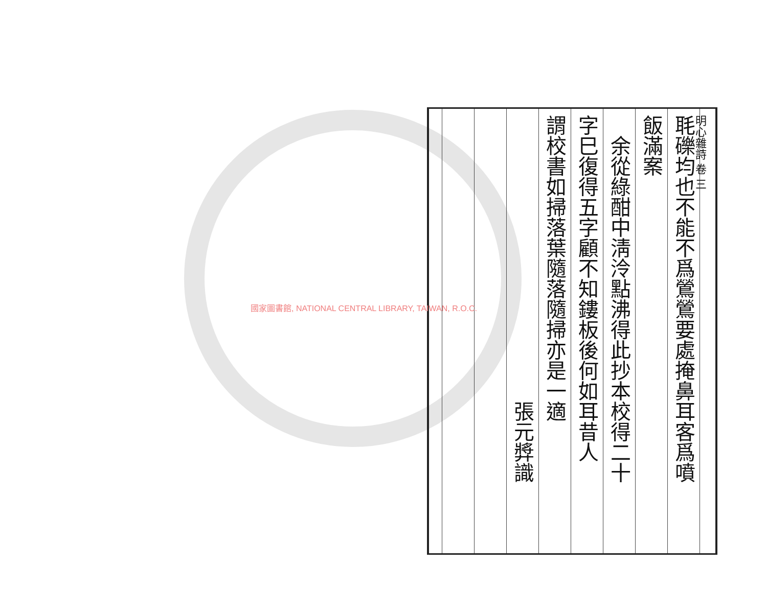明心雜詩 卷 三
毦礫均也不能不爲鶯鶯要處掩鼻耳客爲噴
飯滿案
　余從綠酣中淸泠點沸得此抄本校得二十
字巳復得五字顧不知鏤板後何如耳昔人
謂校書如掃落葉隨落隨掃亦是一適
張元㢡識
國家圖書館, NATIONAL CENTRAL LIBRARY, TAIWAN, R.O.C.